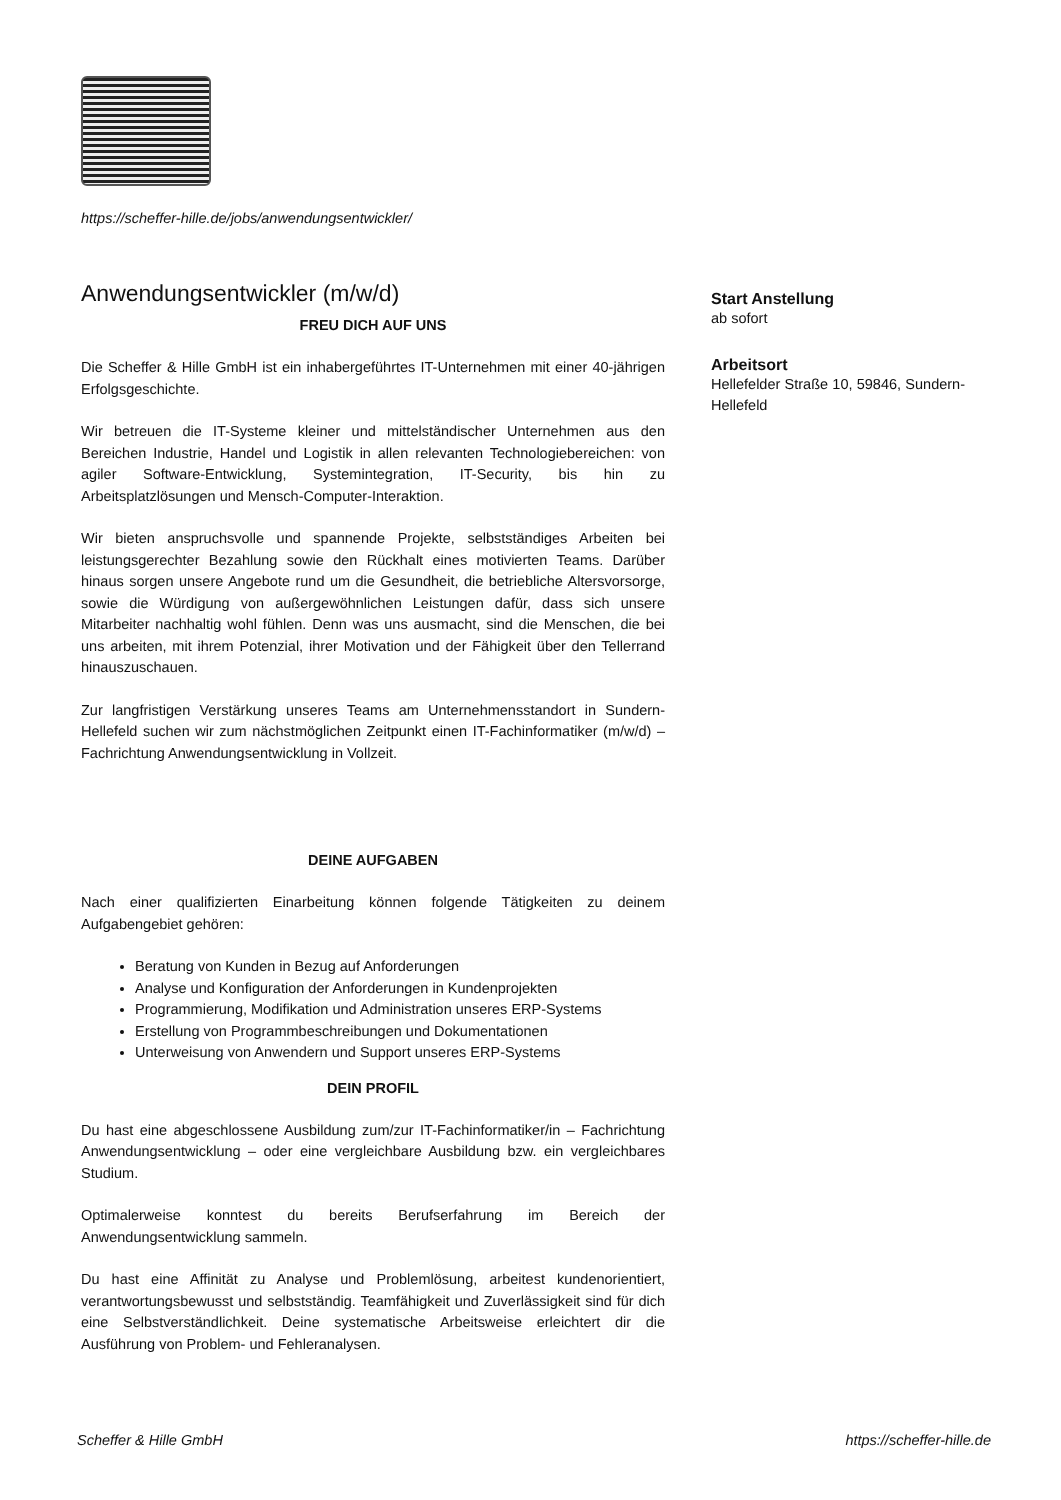https://scheffer-hille.de/jobs/anwendungsentwickler/
Anwendungsentwickler (m/w/d)
FREU DICH AUF UNS
Die Scheffer & Hille GmbH ist ein inhabergeführtes IT-Unternehmen mit einer 40-jährigen Erfolgsgeschichte.
Wir betreuen die IT-Systeme kleiner und mittelständischer Unternehmen aus den Bereichen Industrie, Handel und Logistik in allen relevanten Technologiebereichen: von agiler Software-Entwicklung, Systemintegration, IT-Security, bis hin zu Arbeitsplatzlösungen und Mensch-Computer-Interaktion.
Wir bieten anspruchsvolle und spannende Projekte, selbstständiges Arbeiten bei leistungsgerechter Bezahlung sowie den Rückhalt eines motivierten Teams. Darüber hinaus sorgen unsere Angebote rund um die Gesundheit, die betriebliche Altersvorsorge, sowie die Würdigung von außergewöhnlichen Leistungen dafür, dass sich unsere Mitarbeiter nachhaltig wohl fühlen. Denn was uns ausmacht, sind die Menschen, die bei uns arbeiten, mit ihrem Potenzial, ihrer Motivation und der Fähigkeit über den Tellerrand hinauszuschauen.
Zur langfristigen Verstärkung unseres Teams am Unternehmensstandort in Sundern-Hellefeld suchen wir zum nächstmöglichen Zeitpunkt einen IT-Fachinformatiker (m/w/d) – Fachrichtung Anwendungsentwicklung in Vollzeit.
DEINE AUFGABEN
Nach einer qualifizierten Einarbeitung können folgende Tätigkeiten zu deinem Aufgabengebiet gehören:
Beratung von Kunden in Bezug auf Anforderungen
Analyse und Konfiguration der Anforderungen in Kundenprojekten
Programmierung, Modifikation und Administration unseres ERP-Systems
Erstellung von Programmbeschreibungen und Dokumentationen
Unterweisung von Anwendern und Support unseres ERP-Systems
DEIN PROFIL
Du hast eine abgeschlossene Ausbildung zum/zur IT-Fachinformatiker/in – Fachrichtung Anwendungsentwicklung – oder eine vergleichbare Ausbildung bzw. ein vergleichbares Studium.
Optimalerweise konntest du bereits Berufserfahrung im Bereich der Anwendungsentwicklung sammeln.
Du hast eine Affinität zu Analyse und Problemlösung, arbeitest kundenorientiert, verantwortungsbewusst und selbstständig. Teamfähigkeit und Zuverlässigkeit sind für dich eine Selbstverständlichkeit. Deine systematische Arbeitsweise erleichtert dir die Ausführung von Problem- und Fehleranalysen.
Start Anstellung
ab sofort
Arbeitsort
Hellefelder Straße 10, 59846, Sundern-Hellefeld
Scheffer & Hille GmbH https://scheffer-hille.de